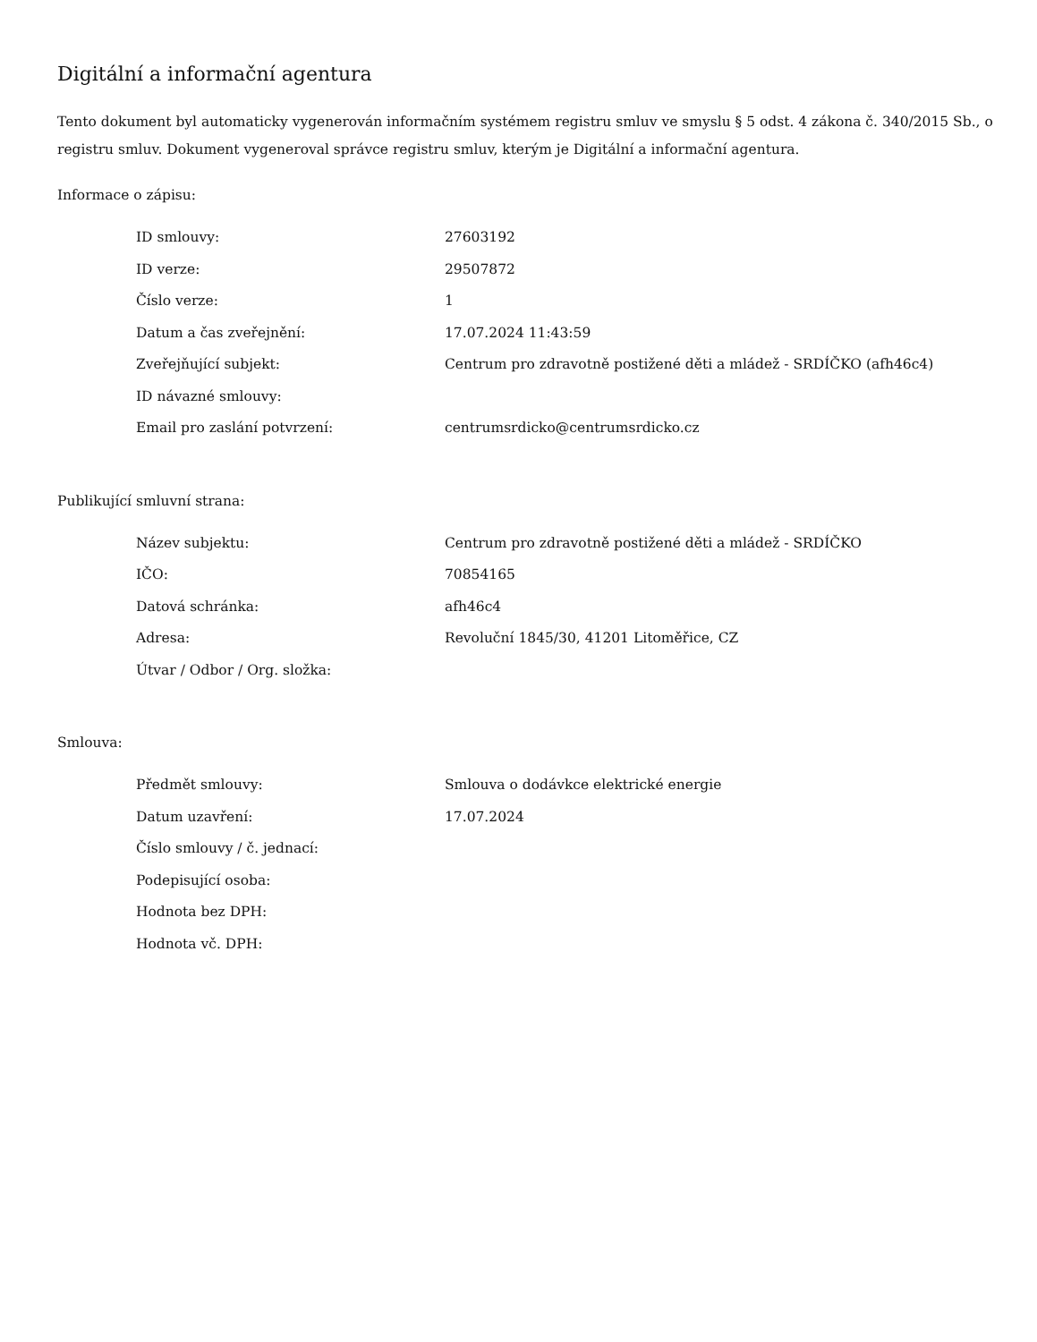Digitální a informační agentura
Tento dokument byl automaticky vygenerován informačním systémem registru smluv ve smyslu § 5 odst. 4 zákona č. 340/2015 Sb., o registru smluv. Dokument vygeneroval správce registru smluv, kterým je Digitální a informační agentura.
Informace o zápisu:
| ID smlouvy: | 27603192 |
| ID verze: | 29507872 |
| Číslo verze: | 1 |
| Datum a čas zveřejnění: | 17.07.2024 11:43:59 |
| Zveřejňující subjekt: | Centrum pro zdravotně postižené děti a mládež - SRDÍČKO (afh46c4) |
| ID návazné smlouvy: | |
| Email pro zaslání potvrzení: | centrumsrdicko@centrumsrdicko.cz |
Publikující smluvní strana:
| Název subjektu: | Centrum pro zdravotně postižené děti a mládež - SRDÍČKO |
| IČO: | 70854165 |
| Datová schránka: | afh46c4 |
| Adresa: | Revoluční 1845/30, 41201 Litoměřice, CZ |
| Útvar / Odbor / Org. složka: | |
Smlouva:
| Předmět smlouvy: | Smlouva o dodávkce elektrické energie |
| Datum uzavření: | 17.07.2024 |
| Číslo smlouvy / č. jednací: | |
| Podepisující osoba: | |
| Hodnota bez DPH: | |
| Hodnota vč. DPH: | |